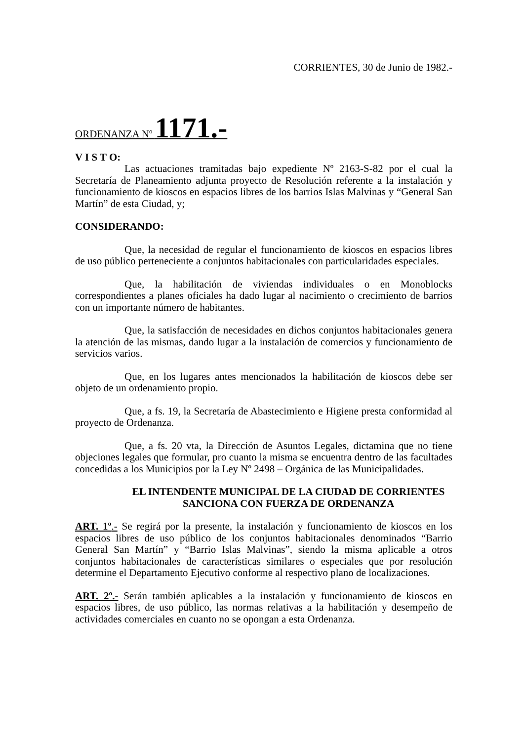CORRIENTES, 30 de Junio de 1982.-
ORDENANZA Nº 1171.-
V I S T O:
Las actuaciones tramitadas bajo expediente Nº 2163-S-82 por el cual la Secretaría de Planeamiento adjunta proyecto de Resolución referente a la instalación y funcionamiento de kioscos en espacios libres de los barrios Islas Malvinas y “General San Martín” de esta Ciudad, y;
CONSIDERANDO:
Que, la necesidad de regular el funcionamiento de kioscos en espacios libres de uso público perteneciente a conjuntos habitacionales con particularidades especiales.
Que, la habilitación de viviendas individuales o en Monoblocks correspondientes a planes oficiales ha dado lugar al nacimiento o crecimiento de barrios con un importante número de habitantes.
Que, la satisfacción de necesidades en dichos conjuntos habitacionales genera la atención de las mismas, dando lugar a la instalación de comercios y funcionamiento de servicios varios.
Que, en los lugares antes mencionados la habilitación de kioscos debe ser objeto de un ordenamiento propio.
Que, a fs. 19, la Secretaría de Abastecimiento e Higiene presta conformidad al proyecto de Ordenanza.
Que, a fs. 20 vta, la Dirección de Asuntos Legales, dictamina que no tiene objeciones legales que formular, pro cuanto la misma se encuentra dentro de las facultades concedidas a los Municipios por la Ley Nº 2498 – Orgánica de las Municipalidades.
EL INTENDENTE MUNICIPAL DE LA CIUDAD DE CORRIENTES
SANCIONA CON FUERZA DE ORDENANZA
ART. 1º.- Se regirá por la presente, la instalación y funcionamiento de kioscos en los espacios libres de uso público de los conjuntos habitacionales denominados “Barrio General San Martín” y “Barrio Islas Malvinas”, siendo la misma aplicable a otros conjuntos habitacionales de características similares o especiales que por resolución determine el Departamento Ejecutivo conforme al respectivo plano de localizaciones.
ART. 2º.- Serán también aplicables a la instalación y funcionamiento de kioscos en espacios libres, de uso público, las normas relativas a la habilitación y desempeño de actividades comerciales en cuanto no se opongan a esta Ordenanza.